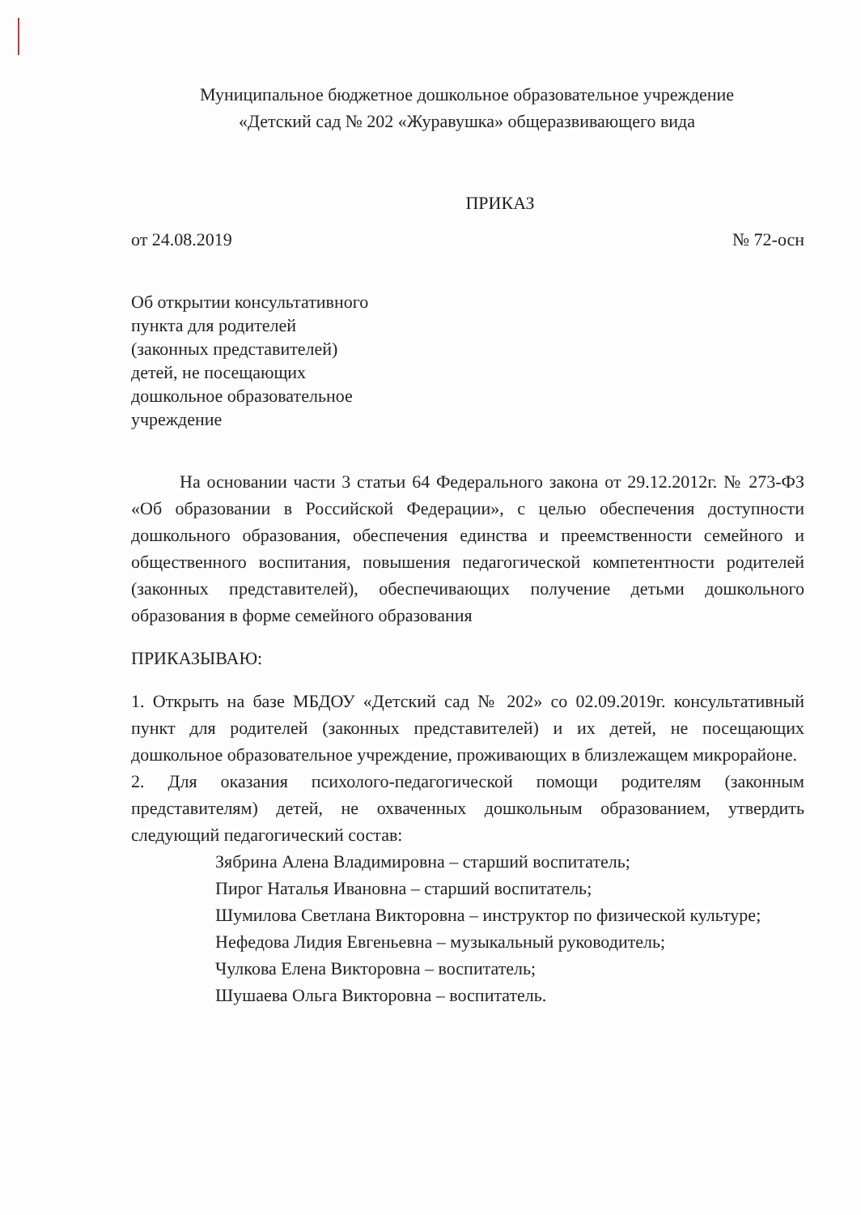Муниципальное бюджетное дошкольное образовательное учреждение
«Детский сад № 202 «Журавушка» общеразвивающего вида
ПРИКАЗ
от 24.08.2019 № 72-осн
Об открытии консультативного
пункта для родителей
(законных представителей)
детей, не посещающих
дошкольное образовательное
учреждение
На основании части 3 статьи 64 Федерального закона от 29.12.2012г. № 273-ФЗ «Об образовании в Российской Федерации», с целью обеспечения доступности дошкольного образования, обеспечения единства и преемственности семейного и общественного воспитания, повышения педагогической компетентности родителей (законных представителей), обеспечивающих получение детьми дошкольного образования в форме семейного образования
ПРИКАЗЫВАЮ:
1. Открыть на базе МБДОУ «Детский сад № 202» со 02.09.2019г. консультативный пункт для родителей (законных представителей) и их детей, не посещающих дошкольное образовательное учреждение, проживающих в близлежащем микрорайоне.
2. Для оказания психолого-педагогической помощи родителям (законным представителям) детей, не охваченных дошкольным образованием, утвердить следующий педагогический состав:
Зябрина Алена Владимировна – старший воспитатель;
Пирог Наталья Ивановна – старший воспитатель;
Шумилова Светлана Викторовна – инструктор по физической культуре;
Нефедова Лидия Евгеньевна – музыкальный руководитель;
Чулкова Елена Викторовна – воспитатель;
Шушаева Ольга Викторовна – воспитатель.